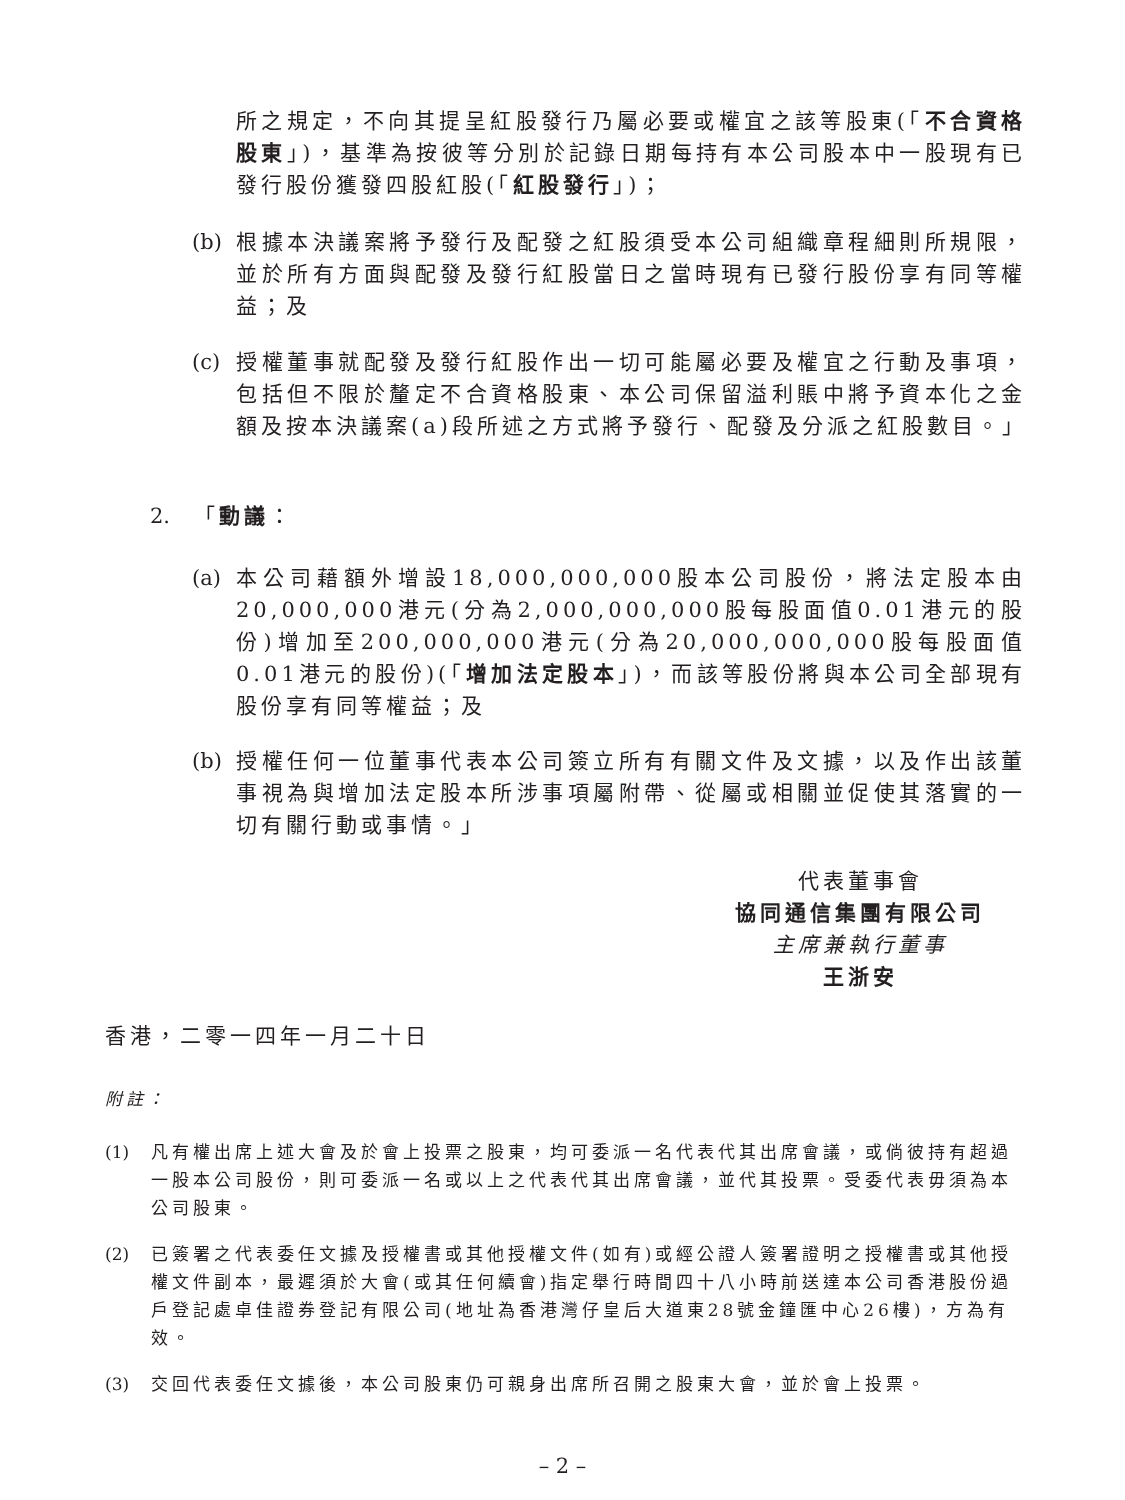所之規定，不向其提呈紅股發行乃屬必要或權宜之該等股東(「不合資格股東」)，基準為按彼等分別於記錄日期每持有本公司股本中一股現有已發行股份獲發四股紅股(「紅股發行」)；
(b) 根據本決議案將予發行及配發之紅股須受本公司組織章程細則所規限，並於所有方面與配發及發行紅股當日之當時現有已發行股份享有同等權益；及
(c) 授權董事就配發及發行紅股作出一切可能屬必要及權宜之行動及事項，包括但不限於釐定不合資格股東、本公司保留溢利賬中將予資本化之金額及按本決議案(a)段所述之方式將予發行、配發及分派之紅股數目。」
2. 「動議：
(a) 本公司藉額外增設18,000,000,000股本公司股份，將法定股本由20,000,000港元(分為2,000,000,000股每股面值0.01港元的股份)增加至200,000,000港元(分為20,000,000,000股每股面值0.01港元的股份)(「增加法定股本」)，而該等股份將與本公司全部現有股份享有同等權益；及
(b) 授權任何一位董事代表本公司簽立所有有關文件及文據，以及作出該董事視為與增加法定股本所涉事項屬附帶、從屬或相關並促使其落實的一切有關行動或事情。」
代表董事會
協同通信集團有限公司
主席兼執行董事
王浙安
香港，二零一四年一月二十日
附註：
(1) 凡有權出席上述大會及於會上投票之股東，均可委派一名代表代其出席會議，或倘彼持有超過一股本公司股份，則可委派一名或以上之代表代其出席會議，並代其投票。受委代表毋須為本公司股東。
(2) 已簽署之代表委任文據及授權書或其他授權文件(如有)或經公證人簽署證明之授權書或其他授權文件副本，最遲須於大會(或其任何續會)指定舉行時間四十八小時前送達本公司香港股份過戶登記處卓佳證券登記有限公司(地址為香港灣仔皇后大道東28號金鐘匯中心26樓)，方為有效。
(3) 交回代表委任文據後，本公司股東仍可親身出席所召開之股東大會，並於會上投票。
– 2 –